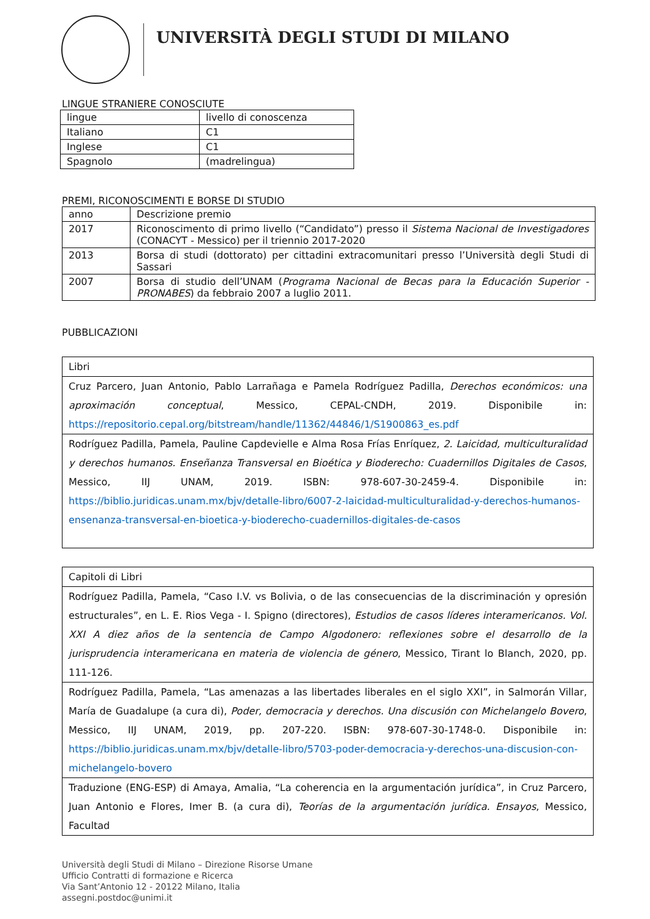UNIVERSITÀ DEGLI STUDI DI MILANO
LINGUE STRANIERE CONOSCIUTE
| lingue | livello di conoscenza |
| Italiano | C1 |
| Inglese | C1 |
| Spagnolo | (madrelingua) |
PREMI, RICONOSCIMENTI E BORSE DI STUDIO
| anno | Descrizione premio |
| 2017 | Riconoscimento di primo livello (“Candidato”) presso il Sistema Nacional de Investigadores (CONACYT - Messico) per il triennio 2017-2020 |
| 2013 | Borsa di studi (dottorato) per cittadini extracomunitari presso l’Università degli Studi di Sassari |
| 2007 | Borsa di studio dell’UNAM ( Programa Nacional de Becas para la Educación Superior - PRONABES ) da febbraio 2007 a luglio 2011. |
PUBBLICAZIONI
| Libri |
| Cruz Parcero, Juan Antonio, Pablo Larrañaga e Pamela Rodríguez Padilla, Derechos económicos: una aproximación conceptual , Messico, CEPAL-CNDH, 2019. Disponibile in: https://repositorio.cepal.org/bitstream/handle/11362/44846/1/S1900863_es.pdf |
| Rodríguez Padilla, Pamela, Pauline Capdevielle e Alma Rosa Frías Enríquez, 2. Laicidad, multiculturalidad y derechos humanos. Enseñanza Transversal en Bioética y Bioderecho: Cuadernillos Digitales de Casos , Messico, IIJ UNAM, 2019. ISBN: 978-607-30-2459-4. Disponibile in: https://biblio.juridicas.unam.mx/bjv/detalle-libro/6007-2-laicidad-multiculturalidad-y-derechos-humanos-ensenanza-transversal-en-bioetica-y-bioderecho-cuadernillos-digitales-de-casos |
| Capitoli di Libri |
| Rodríguez Padilla, Pamela, “Caso I.V. vs Bolivia, o de las consecuencias de la discriminación y opresión estructurales”, en L. E. Rios Vega - I. Spigno (directores), Estudios de casos líderes interamericanos. Vol. XXI A diez años de la sentencia de Campo Algodonero: reflexiones sobre el desarrollo de la jurisprudencia interamericana en materia de violencia de género , Messico, Tirant lo Blanch, 2020, pp. 111-126. |
| Rodríguez Padilla, Pamela, “Las amenazas a las libertades liberales en el siglo XXI”, in Salmorán Villar, María de Guadalupe (a cura di), Poder, democracia y derechos. Una discusión con Michelangelo Bovero , Messico, IIJ UNAM, 2019, pp. 207-220. ISBN: 978-607-30-1748-0. Disponibile in: https://biblio.juridicas.unam.mx/bjv/detalle-libro/5703-poder-democracia-y-derechos-una-discusion-con-michelangelo-bovero |
| Traduzione (ENG-ESP) di Amaya, Amalia, “La coherencia en la argumentación jurídica”, in Cruz Parcero, Juan Antonio e Flores, Imer B. (a cura di), Teorías de la argumentación jurídica. Ensayos , Messico, Facultad |
Università degli Studi di Milano – Direzione Risorse Umane
Ufficio Contratti di formazione e Ricerca
Via Sant’Antonio 12 - 20122 Milano, Italia
assegni.postdoc@unimi.it